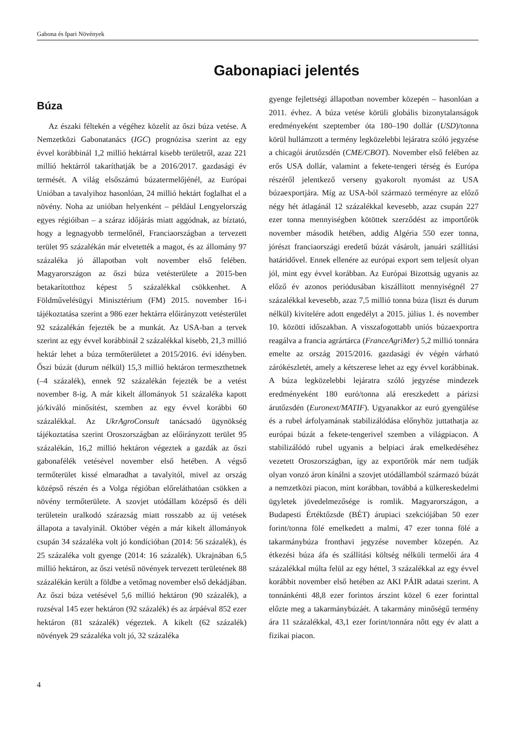Gabona és Ipari Növények
Gabonapiaci jelentés
Búza
Az északi féltekén a végéhez közelít az őszi búza vetése. A Nemzetközi Gabonatanács (IGC) prognózisa szerint az egy évvel korábbinál 1,2 millió hektárral kisebb területről, azaz 221 millió hektárról takaríthatják be a 2016/2017. gazdasági év termését. A világ elsőszámú búzatermelőjénél, az Európai Unióban a tavalyihoz hasonlóan, 24 millió hektárt foglalhat el a növény. Noha az unióban helyenként – például Lengyelország egyes régióiban – a száraz időjárás miatt aggódnak, az bíztató, hogy a legnagyobb termelőnél, Franciaországban a tervezett terület 95 százalékán már elvetették a magot, és az állomány 97 százaléka jó állapotban volt november első felében. Magyarországon az őszi búza vetésterülete a 2015-ben betakarítotthoz képest 5 százalékkal csökkenhet. A Földművelésügyi Minisztérium (FM) 2015. november 16-i tájékoztatása szerint a 986 ezer hektárra előirányzott vetésterület 92 százalékán fejezték be a munkát. Az USA-ban a tervek szerint az egy évvel korábbinál 2 százalékkal kisebb, 21,3 millió hektár lehet a búza termőterületet a 2015/2016. évi idényben. Őszi búzát (durum nélkül) 15,3 millió hektáron termeszthetnek (–4 százalék), ennek 92 százalékán fejezték be a vetést november 8-ig. A már kikelt állományok 51 százaléka kapott jó/kiváló minősítést, szemben az egy évvel korábbi 60 százalékkal. Az UkrAgroConsult tanácsadó ügynökség tájékoztatása szerint Oroszországban az előirányzott terület 95 százalékán, 16,2 millió hektáron végeztek a gazdák az őszi gabonafélék vetésével november első hetében. A végső termőterület kissé elmaradhat a tavalyitól, mivel az ország középső részén és a Volga régióban előreláthatóan csökken a növény termőterülete. A szovjet utódállam középső és déli területein uralkodó szárazság miatt rosszabb az új vetések állapota a tavalyinál. Október végén a már kikelt állományok csupán 34 százaléka volt jó kondícióban (2014: 56 százalék), és 25 százaléka volt gyenge (2014: 16 százalék). Ukrajnában 6,5 millió hektáron, az őszi vetésű növények tervezett területének 88 százalékán került a földbe a vetőmag november első dekádjában. Az őszi búza vetésével 5,6 millió hektáron (90 százalék), a rozséval 145 ezer hektáron (92 százalék) és az árpáéval 852 ezer hektáron (81 százalék) végeztek. A kikelt (62 százalék) növények 29 százaléka volt jó, 32 százaléka
gyenge fejlettségi állapotban november közepén – hasonlóan a 2011. évhez. A búza vetése körüli globális bizonytalanságok eredményeként szeptember óta 180–190 dollár (USD)/tonna körül hullámzott a termény legközelebbi lejáratra szóló jegyzése a chicagói árutőzsdén (CME/CBOT). November első felében az erős USA dollár, valamint a fekete-tengeri térség és Európa részéről jelentkező verseny gyakorolt nyomást az USA búzaexportjára. Míg az USA-ból származó terményre az előző négy hét átlagánál 12 százalékkal kevesebb, azaz csupán 227 ezer tonna mennyiségben kötöttek szerződést az importőrök november második hetében, addig Algéria 550 ezer tonna, jórészt franciaországi eredetű búzát vásárolt, januári szállítási határidővel. Ennek ellenére az európai export sem teljesít olyan jól, mint egy évvel korábban. Az Európai Bizottság ugyanis az előző év azonos periódusában kiszállított mennyiségnél 27 százalékkal kevesebb, azaz 7,5 millió tonna búza (liszt és durum nélkül) kivitelére adott engedélyt a 2015. július 1. és november 10. közötti időszakban. A visszafogottabb uniós búzaexportra reagálva a francia agrártárca (FranceAgriMer) 5,2 millió tonnára emelte az ország 2015/2016. gazdasági év végén várható zárókészletét, amely a kétszerese lehet az egy évvel korábbinak. A búza legközelebbi lejáratra szóló jegyzése mindezek eredményeként 180 euró/tonna alá ereszkedett a párizsi árutőzsdén (Euronext/MATIF). Ugyanakkor az euró gyengülése és a rubel árfolyamának stabilizálódása előnyhöz juttathatja az európai búzát a fekete-tengerivel szemben a világpiacon. A stabilizálódó rubel ugyanis a belpiaci árak emelkedéséhez vezetett Oroszországban, így az exportőrök már nem tudják olyan vonzó áron kínálni a szovjet utódállamból származó búzát a nemzetközi piacon, mint korábban, továbbá a külkereskedelmi ügyletek jövedelmezősége is romlik. Magyarországon, a Budapesti Értéktőzsde (BÉT) árupiaci szekciójában 50 ezer forint/tonna fölé emelkedett a malmi, 47 ezer tonna fölé a takarmánybúza fronthavi jegyzése november közepén. Az étkezési búza áfa és szállítási költség nélküli termelői ára 4 százalékkal múlta felül az egy héttel, 3 százalékkal az egy évvel korábbit november első hetében az AKI PÁIR adatai szerint. A tonnánkénti 48,8 ezer forintos árszint közel 6 ezer forinttal előzte meg a takarmánybúzáét. A takarmány minőségű termény ára 11 százalékkal, 43,1 ezer forint/tonnára nőtt egy év alatt a fizikai piacon.
4